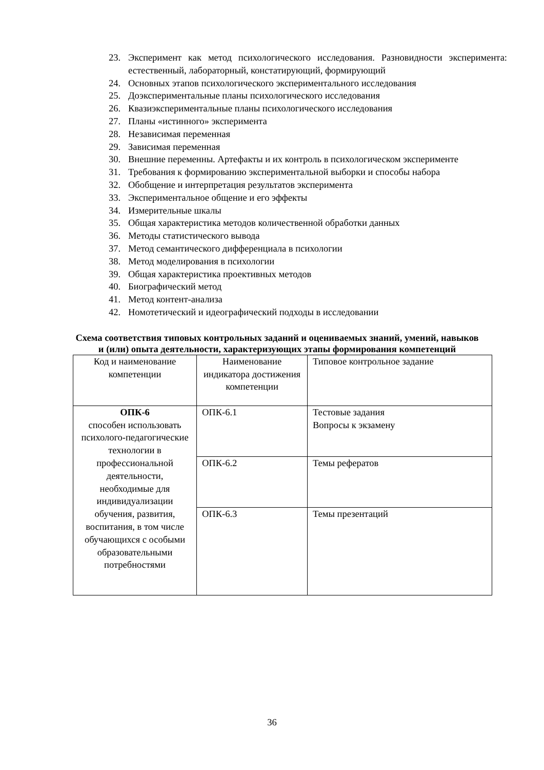23. Эксперимент как метод психологического исследования. Разновидности эксперимента: естественный, лабораторный, констатирующий, формирующий
24. Основных этапов психологического экспериментального исследования
25. Доэкспериментальные планы психологического исследования
26. Квазиэкспериментальные планы психологического исследования
27. Планы «истинного» эксперимента
28. Независимая переменная
29. Зависимая переменная
30. Внешние переменны. Артефакты и их контроль в психологическом эксперименте
31. Требования к формированию экспериментальной выборки и способы набора
32. Обобщение и интерпретация результатов эксперимента
33. Экспериментальное общение и его эффекты
34. Измерительные шкалы
35. Общая характеристика методов количественной обработки данных
36. Методы статистического вывода
37. Метод семантического дифференциала в психологии
38. Метод моделирования в психологии
39. Общая характеристика проективных методов
40. Биографический метод
41. Метод контент-анализа
42. Номотетический и идеографический подходы в исследовании
Схема соответствия типовых контрольных заданий и оцениваемых знаний, умений, навыков и (или) опыта деятельности, характеризующих этапы формирования компетенций
| Код и наименование компетенции | Наименование индикатора достижения компетенции | Типовое контрольное задание |
| ОПК-6 способен использовать психолого-педагогические технологии в профессиональной деятельности, необходимые для индивидуализации обучения, развития, воспитания, в том числе обучающихся с особыми образовательными потребностями | ОПК-6.1 | Тестовые задания Вопросы к экзамену |
| | ОПК-6.2 | Темы рефератов |
| | ОПК-6.3 | Темы презентаций |
36